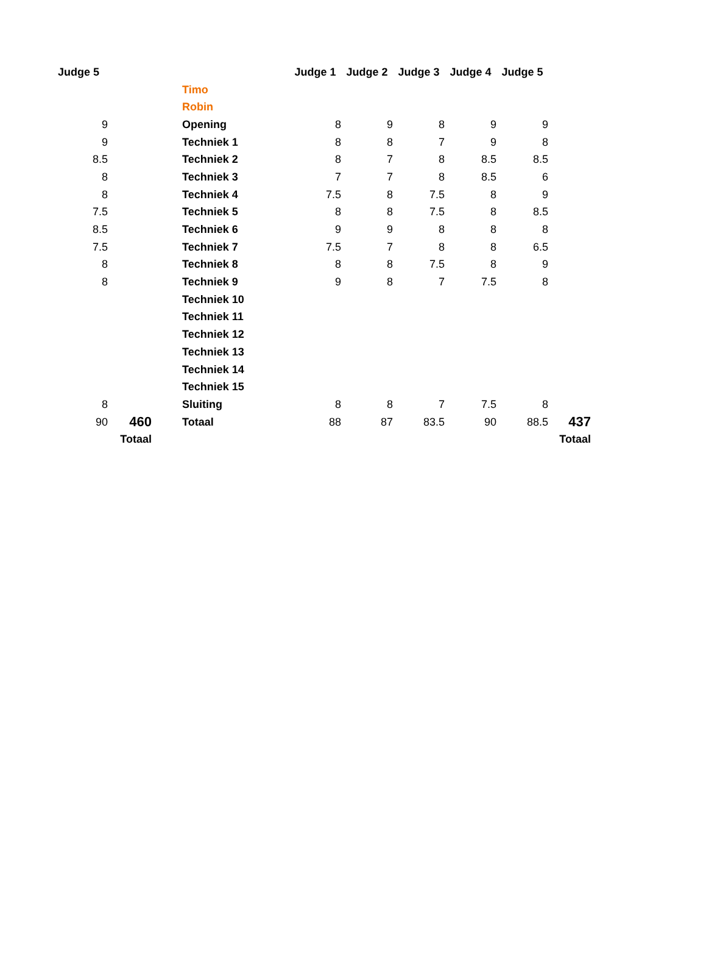| Judge 5 | | | | Judge 1 | Judge 2 | Judge 3 | Judge 4 | Judge 5 | |
| | | | Timo | | | | | | |
| | | | Robin | | | | | | |
| 9 | | | Opening | 8 | 9 | 8 | 9 | 9 | |
| 9 | | | Techniek 1 | 8 | 8 | 7 | 9 | 8 | |
| 8.5 | | | Techniek 2 | 8 | 7 | 8 | 8.5 | 8.5 | |
| 8 | | | Techniek 3 | 7 | 7 | 8 | 8.5 | 6 | |
| 8 | | | Techniek 4 | 7.5 | 8 | 7.5 | 8 | 9 | |
| 7.5 | | | Techniek 5 | 8 | 8 | 7.5 | 8 | 8.5 | |
| 8.5 | | | Techniek 6 | 9 | 9 | 8 | 8 | 8 | |
| 7.5 | | | Techniek 7 | 7.5 | 7 | 8 | 8 | 6.5 | |
| 8 | | | Techniek 8 | 8 | 8 | 7.5 | 8 | 9 | |
| 8 | | | Techniek 9 | 9 | 8 | 7 | 7.5 | 8 | |
| | | | Techniek 10 | | | | | | |
| | | | Techniek 11 | | | | | | |
| | | | Techniek 12 | | | | | | |
| | | | Techniek 13 | | | | | | |
| | | | Techniek 14 | | | | | | |
| | | | Techniek 15 | | | | | | |
| 8 | | | Sluiting | 8 | 8 | 7 | 7.5 | 8 | |
| 90 | 460 | | Totaal | 88 | 87 | 83.5 | 90 | 88.5 | 437 |
| | Totaal | | | | | | | | Totaal |